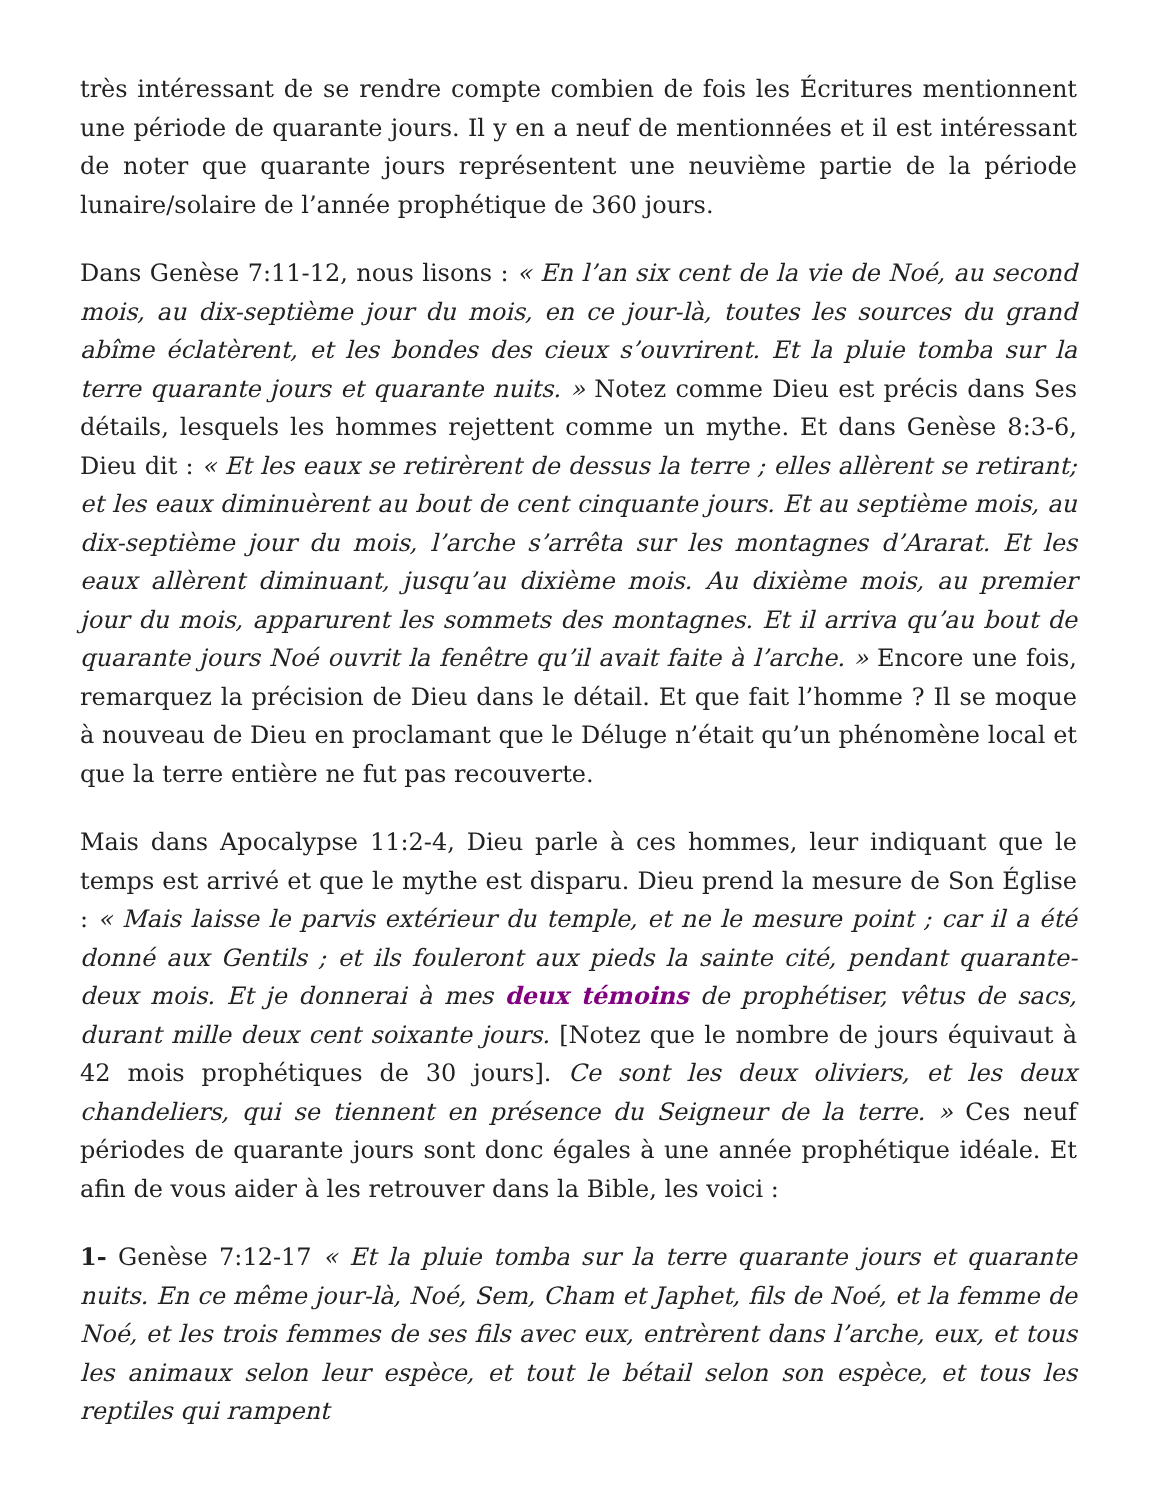très intéressant de se rendre compte combien de fois les Écritures mentionnent une période de quarante jours. Il y en a neuf de mentionnées et il est intéressant de noter que quarante jours représentent une neuvième partie de la période lunaire/solaire de l’année prophétique de 360 jours.
Dans Genèse 7:11-12, nous lisons : « En l’an six cent de la vie de Noé, au second mois, au dix-septième jour du mois, en ce jour-là, toutes les sources du grand abîme éclatèrent, et les bondes des cieux s’ouvrirent. Et la pluie tomba sur la terre quarante jours et quarante nuits. » Notez comme Dieu est précis dans Ses détails, lesquels les hommes rejettent comme un mythe. Et dans Genèse 8:3-6, Dieu dit : « Et les eaux se retirèrent de dessus la terre ; elles allèrent se retirant; et les eaux diminuèrent au bout de cent cinquante jours. Et au septième mois, au dix-septième jour du mois, l’arche s’arrêta sur les montagnes d’Ararat. Et les eaux allèrent diminuant, jusqu’au dixième mois. Au dixième mois, au premier jour du mois, apparurent les sommets des montagnes. Et il arriva qu’au bout de quarante jours Noé ouvrit la fenêtre qu’il avait faite à l’arche. » Encore une fois, remarquez la précision de Dieu dans le détail. Et que fait l’homme ? Il se moque à nouveau de Dieu en proclamant que le Déluge n’était qu’un phénomène local et que la terre entière ne fut pas recouverte.
Mais dans Apocalypse 11:2-4, Dieu parle à ces hommes, leur indiquant que le temps est arrivé et que le mythe est disparu. Dieu prend la mesure de Son Église : « Mais laisse le parvis extérieur du temple, et ne le mesure point ; car il a été donné aux Gentils ; et ils fouleront aux pieds la sainte cité, pendant quarante-deux mois. Et je donnerai à mes deux témoins de prophétiser, vêtus de sacs, durant mille deux cent soixante jours. [Notez que le nombre de jours équivaut à 42 mois prophétiques de 30 jours]. Ce sont les deux oliviers, et les deux chandeliers, qui se tiennent en présence du Seigneur de la terre. » Ces neuf périodes de quarante jours sont donc égales à une année prophétique idéale. Et afin de vous aider à les retrouver dans la Bible, les voici :
1- Genèse 7:12-17 « Et la pluie tomba sur la terre quarante jours et quarante nuits. En ce même jour-là, Noé, Sem, Cham et Japhet, fils de Noé, et la femme de Noé, et les trois femmes de ses fils avec eux, entrèrent dans l’arche, eux, et tous les animaux selon leur espèce, et tout le bétail selon son espèce, et tous les reptiles qui rampent